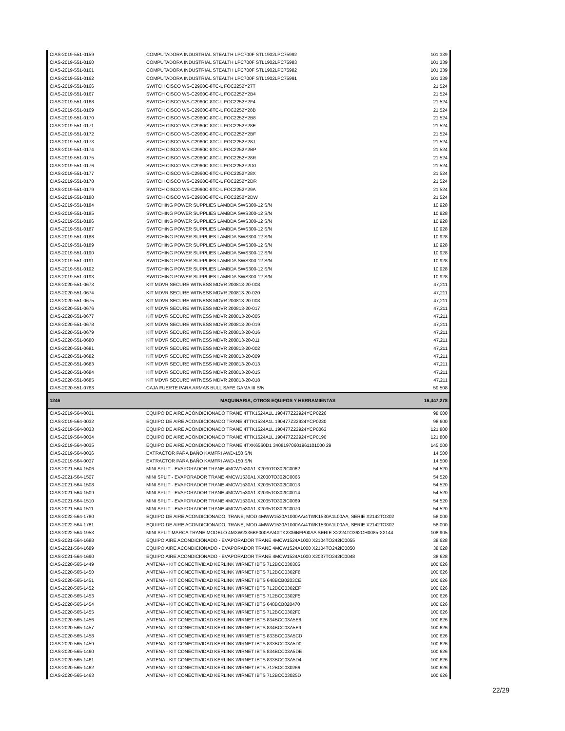| CIAS-2019-551-0159 | COMPUTADORA INDUSTRIAL STEALTH LPC700F STL1902LPC75992 | 101,339 |
| CIAS-2019-551-0160 | COMPUTADORA INDUSTRIAL STEALTH LPC700F STL1902LPC75983 | 101,339 |
| CIAS-2019-551-0161 | COMPUTADORA INDUSTRIAL STEALTH LPC700F STL1902LPC75982 | 101,339 |
| CIAS-2019-551-0162 | COMPUTADORA INDUSTRIAL STEALTH LPC700F STL1902LPC75991 | 101,339 |
| CIAS-2019-551-0166 | SWITCH CISCO WS-C2960C-8TC-L FOC2252Y27T | 21,524 |
| CIAS-2019-551-0167 | SWITCH CISCO WS-C2960C-8TC-L FOC2252Y2B4 | 21,524 |
| CIAS-2019-551-0168 | SWITCH CISCO WS-C2960C-8TC-L FOC2252Y2F4 | 21,524 |
| CIAS-2019-551-0169 | SWITCH CISCO WS-C2960C-8TC-L FOC2252Y28B | 21,524 |
| CIAS-2019-551-0170 | SWITCH CISCO WS-C2960C-8TC-L FOC2252Y2B8 | 21,524 |
| CIAS-2019-551-0171 | SWITCH CISCO WS-C2960C-8TC-L FOC2252Y28E | 21,524 |
| CIAS-2019-551-0172 | SWITCH CISCO WS-C2960C-8TC-L FOC2252Y2BF | 21,524 |
| CIAS-2019-551-0173 | SWITCH CISCO WS-C2960C-8TC-L FOC2252Y28J | 21,524 |
| CIAS-2019-551-0174 | SWITCH CISCO WS-C2960C-8TC-L FOC2252Y2BP | 21,524 |
| CIAS-2019-551-0175 | SWITCH CISCO WS-C2960C-8TC-L FOC2252Y28R | 21,524 |
| CIAS-2019-551-0176 | SWITCH CISCO WS-C2960C-8TC-L FOC2252Y2D0 | 21,524 |
| CIAS-2019-551-0177 | SWITCH CISCO WS-C2960C-8TC-L FOC2252Y28X | 21,524 |
| CIAS-2019-551-0178 | SWITCH CISCO WS-C2960C-8TC-L FOC2252Y2DR | 21,524 |
| CIAS-2019-551-0179 | SWITCH CISCO WS-C2960C-8TC-L FOC2252Y29A | 21,524 |
| CIAS-2019-551-0180 | SWITCH CISCO WS-C2960C-8TC-L FOC2252Y2DW | 21,524 |
| CIAS-2019-551-0184 | SWITCHING POWER SUPPLIES LAMBDA SWS300-12 S/N | 10,928 |
| CIAS-2019-551-0185 | SWITCHING POWER SUPPLIES LAMBDA SWS300-12 S/N | 10,928 |
| CIAS-2019-551-0186 | SWITCHING POWER SUPPLIES LAMBDA SWS300-12 S/N | 10,928 |
| CIAS-2019-551-0187 | SWITCHING POWER SUPPLIES LAMBDA SWS300-12 S/N | 10,928 |
| CIAS-2019-551-0188 | SWITCHING POWER SUPPLIES LAMBDA SWS300-12 S/N | 10,928 |
| CIAS-2019-551-0189 | SWITCHING POWER SUPPLIES LAMBDA SWS300-12 S/N | 10,928 |
| CIAS-2019-551-0190 | SWITCHING POWER SUPPLIES LAMBDA SWS300-12 S/N | 10,928 |
| CIAS-2019-551-0191 | SWITCHING POWER SUPPLIES LAMBDA SWS300-12 S/N | 10,928 |
| CIAS-2019-551-0192 | SWITCHING POWER SUPPLIES LAMBDA SWS300-12 S/N | 10,928 |
| CIAS-2019-551-0193 | SWITCHING POWER SUPPLIES LAMBDA SWS300-12 S/N | 10,928 |
| CIAS-2020-551-0673 | KIT MDVR SECURE WITNESS MDVR 200813-20-008 | 47,211 |
| CIAS-2020-551-0674 | KIT MDVR SECURE WITNESS MDVR 200813-20-020 | 47,211 |
| CIAS-2020-551-0675 | KIT MDVR SECURE WITNESS MDVR 200813-20-003 | 47,211 |
| CIAS-2020-551-0676 | KIT MDVR SECURE WITNESS MDVR 200813-20-017 | 47,211 |
| CIAS-2020-551-0677 | KIT MDVR SECURE WITNESS MDVR 200813-20-005 | 47,211 |
| CIAS-2020-551-0678 | KIT MDVR SECURE WITNESS MDVR 200813-20-019 | 47,211 |
| CIAS-2020-551-0679 | KIT MDVR SECURE WITNESS MDVR 200813-20-016 | 47,211 |
| CIAS-2020-551-0680 | KIT MDVR SECURE WITNESS MDVR 200813-20-011 | 47,211 |
| CIAS-2020-551-0681 | KIT MDVR SECURE WITNESS MDVR 200813-20-002 | 47,211 |
| CIAS-2020-551-0682 | KIT MDVR SECURE WITNESS MDVR 200813-20-009 | 47,211 |
| CIAS-2020-551-0683 | KIT MDVR SECURE WITNESS MDVR 200813-20-013 | 47,211 |
| CIAS-2020-551-0684 | KIT MDVR SECURE WITNESS MDVR 200813-20-015 | 47,211 |
| CIAS-2020-551-0685 | KIT MDVR SECURE WITNESS MDVR 200813-20-018 | 47,211 |
| CIAS-2020-551-0763 | CAJA FUERTE PARA ARMAS BULL SAFE GAMA III S/N | 59,508 |
| 1246 | MAQUINARIA, OTROS EQUIPOS Y HERRAMIENTAS | 16,447,278 |
| CIAS-2019-564-0031 | EQUIPO DE AIRE ACONDICIONADO TRANE 4TTK1524A1L 190477Z22924YCP0226 | 98,600 |
| CIAS-2019-564-0032 | EQUIPO DE AIRE ACONDICIONADO TRANE 4TTK1524A1L 190477Z22924YCP0230 | 98,600 |
| CIAS-2019-564-0033 | EQUIPO DE AIRE ACONDICIONADO TRANE 4TTK1524A1L 190477Z22924YCP0063 | 121,800 |
| CIAS-2019-564-0034 | EQUIPO DE AIRE ACONDICIONADO TRANE 4TTK1524A1L 190477Z22924YCP0190 | 121,800 |
| CIAS-2019-564-0035 | EQUIPO DE AIRE ACONDICIONADO TRANE 4TXK6560D1 34081970601961101000 29 | 145,000 |
| CIAS-2019-564-0036 | EXTRACTOR PARA BAÑO KAMFRI AWD-150 S/N | 14,500 |
| CIAS-2019-564-0037 | EXTRACTOR PARA BAÑO KAMFRI AWD-150 S/N | 14,500 |
| CIAS-2021-564-1506 | MINI SPLIT - EVAPORADOR TRANE 4MCW1530A1 X2030TO302IC0062 | 54,520 |
| CIAS-2021-564-1507 | MINI SPLIT - EVAPORADOR TRANE 4MCW1530A1 X2030TO302IC0065 | 54,520 |
| CIAS-2021-564-1508 | MINI SPLIT - EVAPORADOR TRANE 4MCW1530A1 X2035TO302IC0013 | 54,520 |
| CIAS-2021-564-1509 | MINI SPLIT - EVAPORADOR TRANE 4MCW1530A1 X2035TO302IC0014 | 54,520 |
| CIAS-2021-564-1510 | MINI SPLIT - EVAPORADOR TRANE 4MCW1530A1 X2035TO302IC0069 | 54,520 |
| CIAS-2021-564-1511 | MINI SPLIT - EVAPORADOR TRANE 4MCW1530A1 X2035TO302IC0070 | 54,520 |
| CIAS-2022-564-1780 | EQUIPO DE AIRE ACONDICIONADO, TRANE, MOD 4MWW1530A1000AA/4TWK1530A1L00AA, SERIE X2142TO302 | 58,000 |
| CIAS-2022-564-1781 | EQUIPO DE AIRE ACONDICIONADO, TRANE, MOD 4MWW1530A1000AA/4TWK1530A1L00AA, SERIE X2142TO302 | 58,000 |
| CIAS-2022-564-1953 | MINI SPLIT MARCA TRANE MODELO 4MXW2336BF000AA/4XTK2336BFP00AA SERIE X2224TO362OH0085-X2144 | 108,905 |
| CIAS-2021-564-1688 | EQUIPO AIRE ACONDICIONADO - EVAPORADOR TRANE 4MCW1524A1000 X2104TO242IC0055 | 38,628 |
| CIAS-2021-564-1689 | EQUIPO AIRE ACONDICIONADO - EVAPORADOR TRANE 4MCW1524A1000 X2104TO242IC0050 | 38,628 |
| CIAS-2021-564-1690 | EQUIPO AIRE ACONDICIONADO - EVAPORADOR TRANE 4MCW1524A1000 X2037TO242IC0048 | 38,628 |
| CIAS-2020-565-1449 | ANTENA - KIT CONECTIVIDAD KERLINK WIRNET IBTS 712BCC030305 | 100,626 |
| CIAS-2020-565-1450 | ANTENA - KIT CONECTIVIDAD KERLINK WIRNET IBTS 712BCC0302F8 | 100,626 |
| CIAS-2020-565-1451 | ANTENA - KIT CONECTIVIDAD KERLINK WIRNET IBTS 648BCB0203CE | 100,626 |
| CIAS-2020-565-1452 | ANTENA - KIT CONECTIVIDAD KERLINK WIRNET IBTS 712BCC0302EF | 100,626 |
| CIAS-2020-565-1453 | ANTENA - KIT CONECTIVIDAD KERLINK WIRNET IBTS 712BCC0302F5 | 100,626 |
| CIAS-2020-565-1454 | ANTENA - KIT CONECTIVIDAD KERLINK WIRNET IBTS 648BCB020470 | 100,626 |
| CIAS-2020-565-1455 | ANTENA - KIT CONECTIVIDAD KERLINK WIRNET IBTS 712BCC0302F0 | 100,626 |
| CIAS-2020-565-1456 | ANTENA - KIT CONECTIVIDAD KERLINK WIRNET IBTS 834BCC03A5E8 | 100,626 |
| CIAS-2020-565-1457 | ANTENA - KIT CONECTIVIDAD KERLINK WIRNET IBTS 834BCC03A5E9 | 100,626 |
| CIAS-2020-565-1458 | ANTENA - KIT CONECTIVIDAD KERLINK WIRNET IBTS 833BCC03A5CD | 100,626 |
| CIAS-2020-565-1459 | ANTENA - KIT CONECTIVIDAD KERLINK WIRNET IBTS 833BCC03A5D0 | 100,626 |
| CIAS-2020-565-1460 | ANTENA - KIT CONECTIVIDAD KERLINK WIRNET IBTS 834BCC03A5DE | 100,626 |
| CIAS-2020-565-1461 | ANTENA - KIT CONECTIVIDAD KERLINK WIRNET IBTS 833BCC03A5D4 | 100,626 |
| CIAS-2020-565-1462 | ANTENA - KIT CONECTIVIDAD KERLINK WIRNET IBTS 712BCC030266 | 100,626 |
| CIAS-2020-565-1463 | ANTENA - KIT CONECTIVIDAD KERLINK WIRNET IBTS 712BCC03025D | 100,626 |
22/29